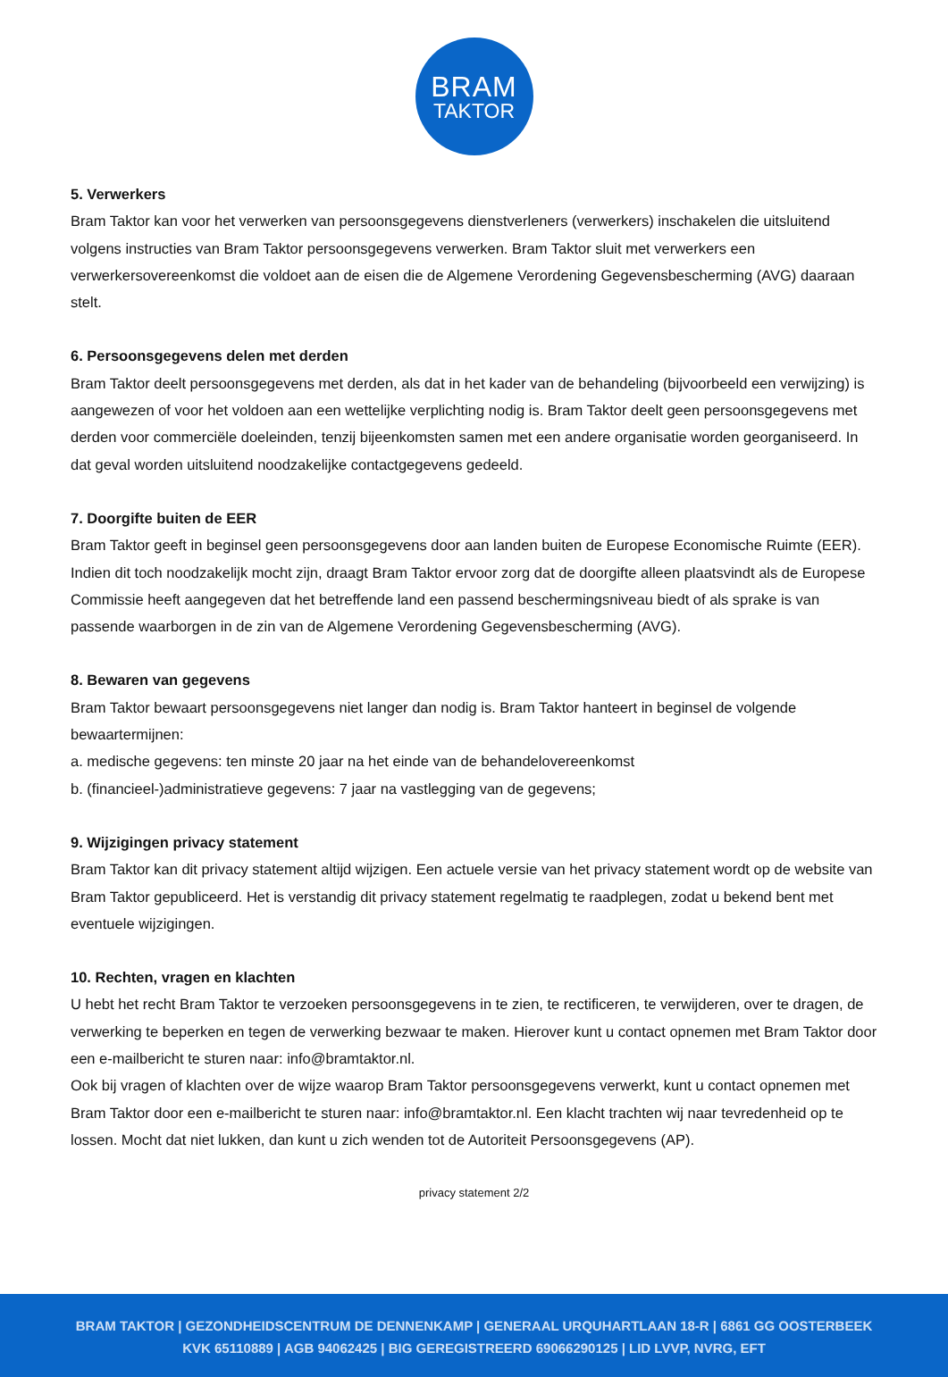BRAM
TAKTOR
5. Verwerkers
Bram Taktor kan voor het verwerken van persoonsgegevens dienstverleners (verwerkers) inschakelen die uitsluitend volgens instructies van Bram Taktor persoonsgegevens verwerken. Bram Taktor sluit met verwerkers een verwerkersovereenkomst die voldoet aan de eisen die de Algemene Verordening Gegevensbescherming (AVG) daaraan stelt.
6. Persoonsgegevens delen met derden
Bram Taktor deelt persoonsgegevens met derden, als dat in het kader van de behandeling (bijvoorbeeld een verwijzing) is aangewezen of voor het voldoen aan een wettelijke verplichting nodig is. Bram Taktor deelt geen persoonsgegevens met derden voor commerciële doeleinden, tenzij bijeenkomsten samen met een andere organisatie worden georganiseerd. In dat geval worden uitsluitend noodzakelijke contactgegevens gedeeld.
7. Doorgifte buiten de EER
Bram Taktor geeft in beginsel geen persoonsgegevens door aan landen buiten de Europese Economische Ruimte (EER). Indien dit toch noodzakelijk mocht zijn, draagt Bram Taktor ervoor zorg dat de doorgifte alleen plaatsvindt als de Europese Commissie heeft aangegeven dat het betreffende land een passend beschermingsniveau biedt of als sprake is van passende waarborgen in de zin van de Algemene Verordening Gegevensbescherming (AVG).
8. Bewaren van gegevens
Bram Taktor bewaart persoonsgegevens niet langer dan nodig is. Bram Taktor hanteert in beginsel de volgende bewaartermijnen:
a. medische gegevens: ten minste 20 jaar na het einde van de behandelovereenkomst
b. (financieel-)administratieve gegevens: 7 jaar na vastlegging van de gegevens;
9. Wijzigingen privacy statement
Bram Taktor kan dit privacy statement altijd wijzigen. Een actuele versie van het privacy statement wordt op de website van Bram Taktor gepubliceerd. Het is verstandig dit privacy statement regelmatig te raadplegen, zodat u bekend bent met eventuele wijzigingen.
10. Rechten, vragen en klachten
U hebt het recht Bram Taktor te verzoeken persoonsgegevens in te zien, te rectificeren, te verwijderen, over te dragen, de verwerking te beperken en tegen de verwerking bezwaar te maken. Hierover kunt u contact opnemen met Bram Taktor door een e-mailbericht te sturen naar: info@bramtaktor.nl.
Ook bij vragen of klachten over de wijze waarop Bram Taktor persoonsgegevens verwerkt, kunt u contact opnemen met Bram Taktor door een e-mailbericht te sturen naar: info@bramtaktor.nl. Een klacht trachten wij naar tevredenheid op te lossen. Mocht dat niet lukken, dan kunt u zich wenden tot de Autoriteit Persoonsgegevens (AP).
privacy statement 2/2
BRAM TAKTOR | GEZONDHEIDSCENTRUM DE DENNENKAMP | GENERAAL URQUHARTLAAN 18-R | 6861 GG OOSTERBEEK
KVK 65110889 | AGB 94062425 | BIG GEREGISTREERD 69066290125 | LID LVVP, NVRG, EFT